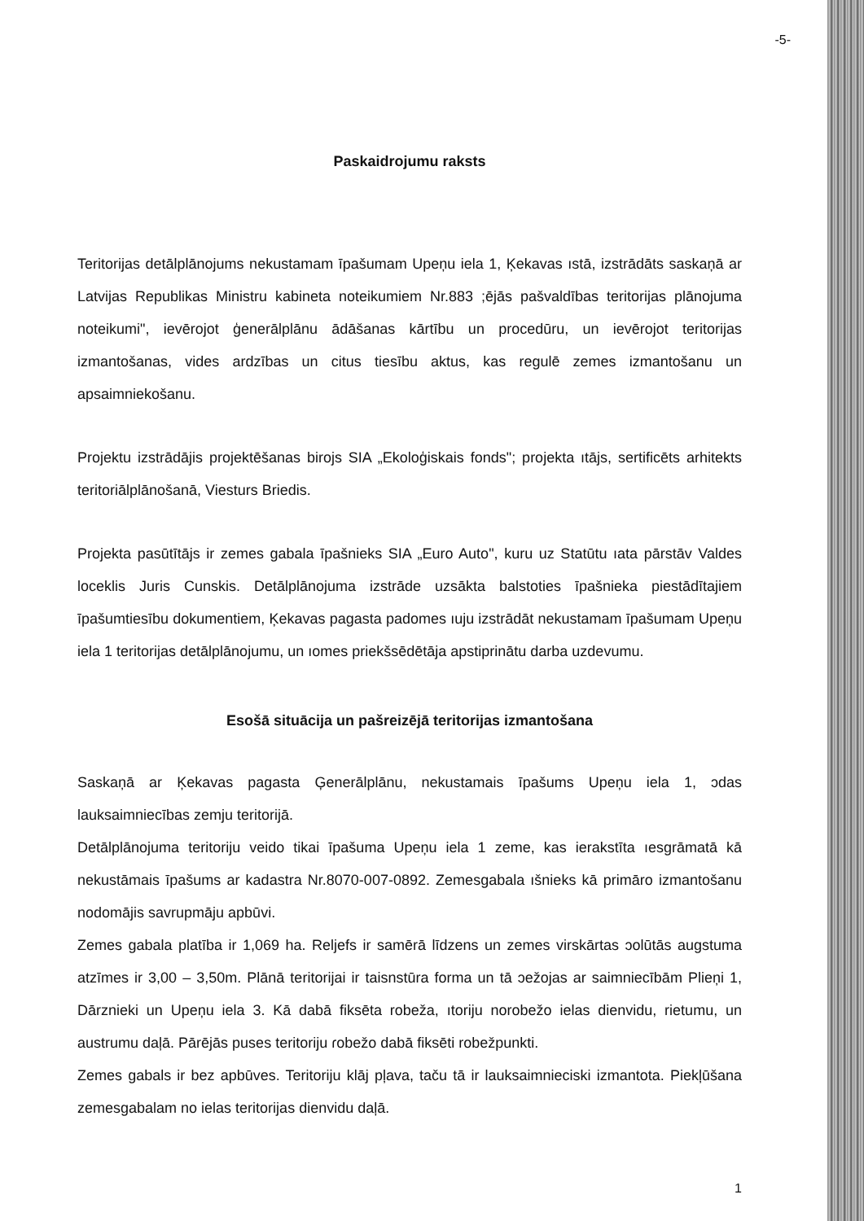-5-
Paskaidrojumu raksts
Teritorijas detālplānojums nekustamam īpašumam Upeņu iela 1, Ķekavas ıstā, izstrādāts saskaņā ar Latvijas Republikas Ministru kabineta noteikumiem Nr.883 ;ējās pašvaldības teritorijas plānojuma noteikumi", ievērojot ģenerālplānu ādāšanas kārtību un procedūru, un ievērojot teritorijas izmantošanas, vides ardzības un citus tiesību aktus, kas regulē zemes izmantošanu un apsaimniekošanu.
Projektu izstrādājis projektēšanas birojs SIA „Ekoloģiskais fonds"; projekta ıtājs, sertificēts arhitekts teritoriālplānošanā, Viesturs Briedis.
Projekta pasūtītājs ir zemes gabala īpašnieks SIA „Euro Auto", kuru uz Statūtu ıata pārstāv Valdes loceklis Juris Cunskis. Detālplānojuma izstrāde uzsākta balstoties īpašnieka piestādītajiem īpašumtiesību dokumentiem, Ķekavas pagasta padomes ıuju izstrādāt nekustamam īpašumam Upeņu iela 1 teritorijas detālplānojumu, un ıomes priekšsēdētāja apstiprinātu darba uzdevumu.
Esošā situācija un pašreizējā teritorijas izmantošana
Saskaņā ar Ķekavas pagasta Ģenerālplānu, nekustamais īpašums Upeņu iela 1, ɔdas lauksaimniecības zemju teritorijā.
Detālplānojuma teritoriju veido tikai īpašuma Upeņu iela 1 zeme, kas ierakstīta ıesgrāmatā kā nekustāmais īpašums ar kadastra Nr.8070-007-0892. Zemesgabala ıšnieks kā primāro izmantošanu nodomājis savrupmāju apbūvi.
Zemes gabala platība ir 1,069 ha. Reljefs ir samērā līdzens un zemes virskārtas ɔolūtās augstuma atzīmes ir 3,00 – 3,50m. Plānā teritorijai ir taisnstūra forma un tā ɔežojas ar saimniecībām Plieņi 1, Dārznieki un Upeņu iela 3. Kā dabā fiksēta robeža, ıtoriju norobežo ielas dienvidu, rietumu, un austrumu daļā. Pārējās puses teritoriju ɾobežo dabā fiksēti robežpunkti.
Zemes gabals ir bez apbūves. Teritoriju klāj pļava, taču tā ir lauksaimnieciski izmantota. Piekļūšana zemesgabalam no ielas teritorijas dienvidu daļā.
1